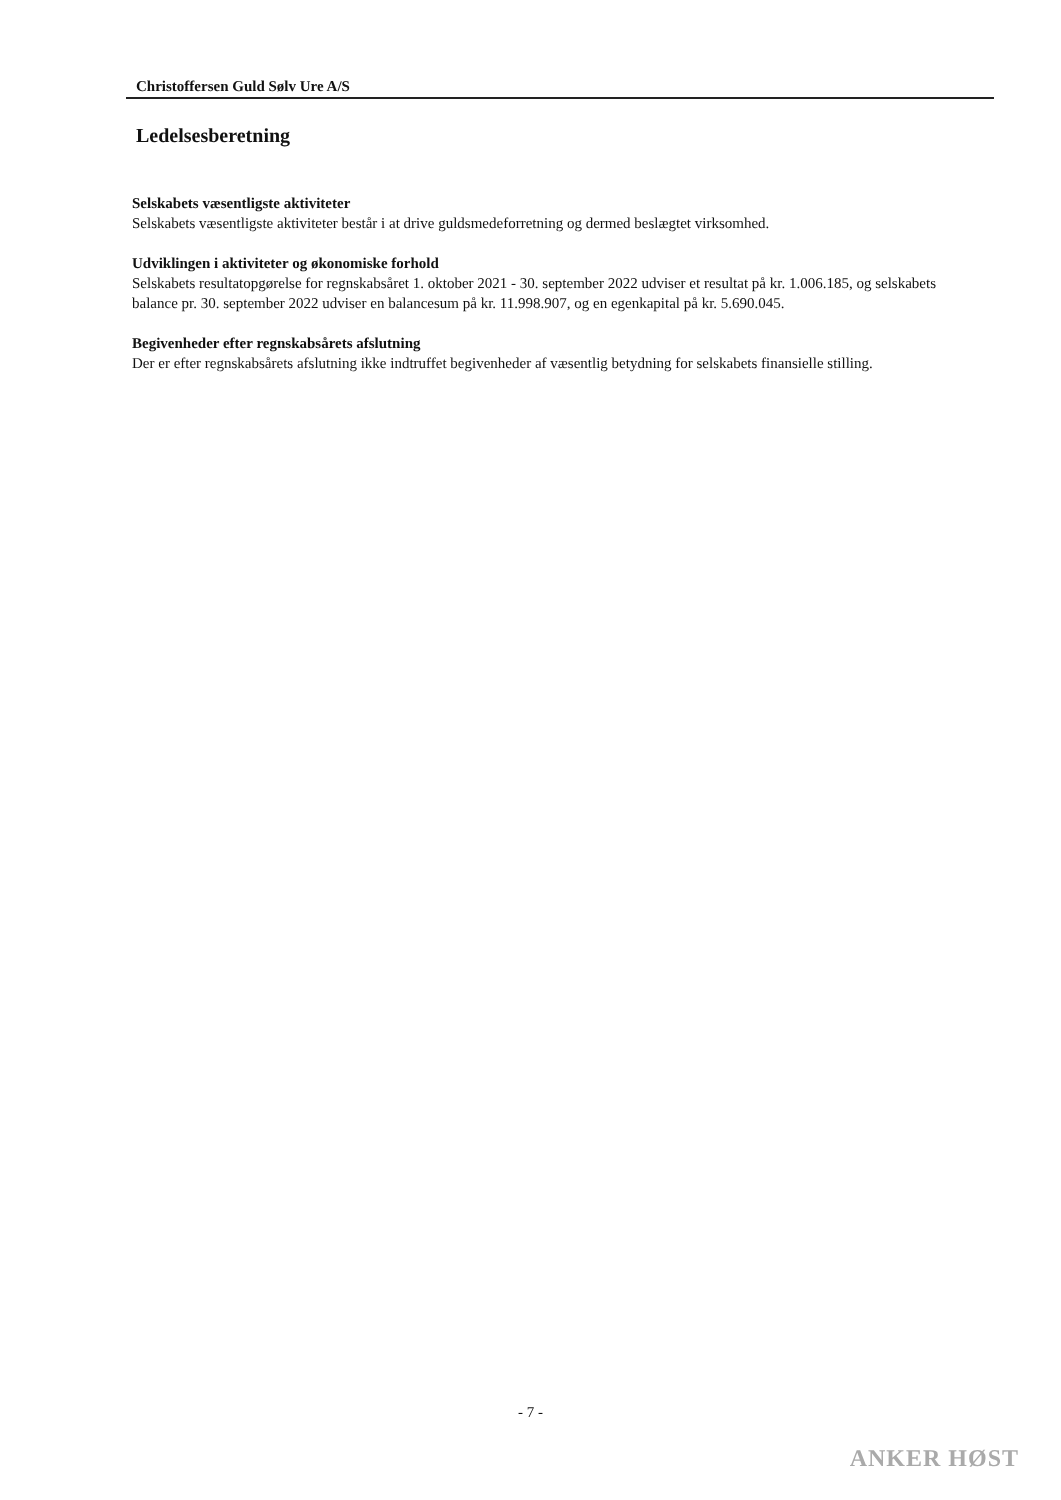Christoffersen Guld Sølv Ure A/S
Ledelsesberetning
Selskabets væsentligste aktiviteter
Selskabets væsentligste aktiviteter består i at drive guldsmedeforretning og dermed beslægtet virksomhed.
Udviklingen i aktiviteter og økonomiske forhold
Selskabets resultatopgørelse for regnskabsåret 1. oktober 2021 - 30. september 2022 udviser et resultat på kr. 1.006.185, og selskabets balance pr. 30. september 2022 udviser en balancesum på kr. 11.998.907, og en egenkapital på kr. 5.690.045.
Begivenheder efter regnskabsårets afslutning
Der er efter regnskabsårets afslutning ikke indtruffet begivenheder af væsentlig betydning for selskabets finansielle stilling.
- 7 -
ANKER HØST